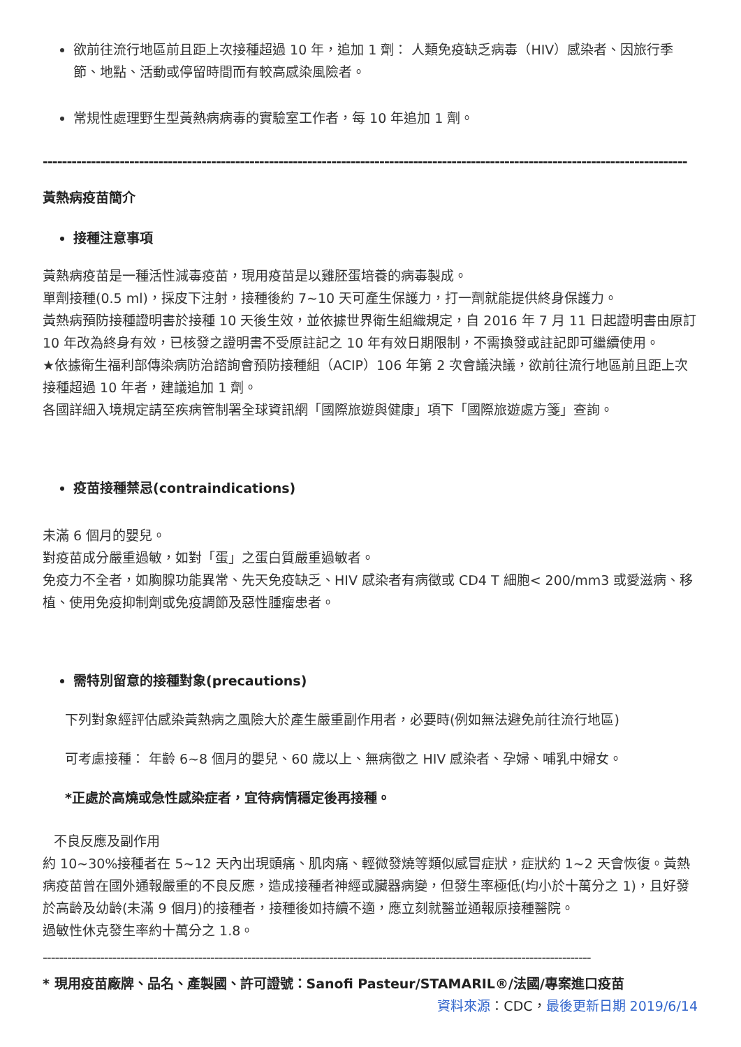欲前往流行地區前且距上次接種超過 10 年，追加 1 劑： 人類免疫缺乏病毒（HIV）感染者、因旅行季節、地點、活動或停留時間而有較高感染風險者。
常規性處理野生型黃熱病病毒的實驗室工作者，每 10 年追加 1 劑。
--------------------------------------------------------------------------------------------------------------------------------------
黃熱病疫苗簡介
接種注意事項
黃熱病疫苗是一種活性減毒疫苗，現用疫苗是以雞胚蛋培養的病毒製成。
單劑接種(0.5 ml)，採皮下注射，接種後約 7~10 天可產生保護力，打一劑就能提供終身保護力。
黃熱病預防接種證明書於接種 10 天後生效，並依據世界衛生組織規定，自 2016 年 7 月 11 日起證明書由原訂 10 年改為終身有效，已核發之證明書不受原註記之 10 年有效日期限制，不需換發或註記即可繼續使用。
★依據衛生福利部傳染病防治諮詢會預防接種組（ACIP）106 年第 2 次會議決議，欲前往流行地區前且距上次接種超過 10 年者，建議追加 1 劑。
各國詳細入境規定請至疾病管制署全球資訊網「國際旅遊與健康」項下「國際旅遊處方箋」查詢。
疫苗接種禁忌(contraindications)
未滿 6 個月的嬰兒。
對疫苗成分嚴重過敏，如對「蛋」之蛋白質嚴重過敏者。
免疫力不全者，如胸腺功能異常、先天免疫缺乏、HIV 感染者有病徵或 CD4 T 細胞< 200/mm3 或愛滋病、移植、使用免疫抑制劑或免疫調節及惡性腫瘤患者。
需特別留意的接種對象(precautions)
下列對象經評估感染黃熱病之風險大於產生嚴重副作用者，必要時(例如無法避免前往流行地區)
可考慮接種： 年齡 6~8 個月的嬰兒、60 歲以上、無病徵之 HIV 感染者、孕婦、哺乳中婦女。
*正處於高燒或急性感染症者，宜待病情穩定後再接種。
不良反應及副作用
約 10~30%接種者在 5~12 天內出現頭痛、肌肉痛、輕微發燒等類似感冒症狀，症狀約 1~2 天會恢復。黃熱病疫苗曾在國外通報嚴重的不良反應，造成接種者神經或臟器病變，但發生率極低(均小於十萬分之 1)，且好發於高齡及幼齡(未滿 9 個月)的接種者，接種後如持續不適，應立刻就醫並通報原接種醫院。
過敏性休克發生率約十萬分之 1.8。
--------------------------------------------------------------------------------------------------------------------------------------
* 現用疫苗廠牌、品名、產製國、許可證號：Sanofi Pasteur/STAMARIL®/法國/專案進口疫苗
資料來源：CDC，最後更新日期 2019/6/14